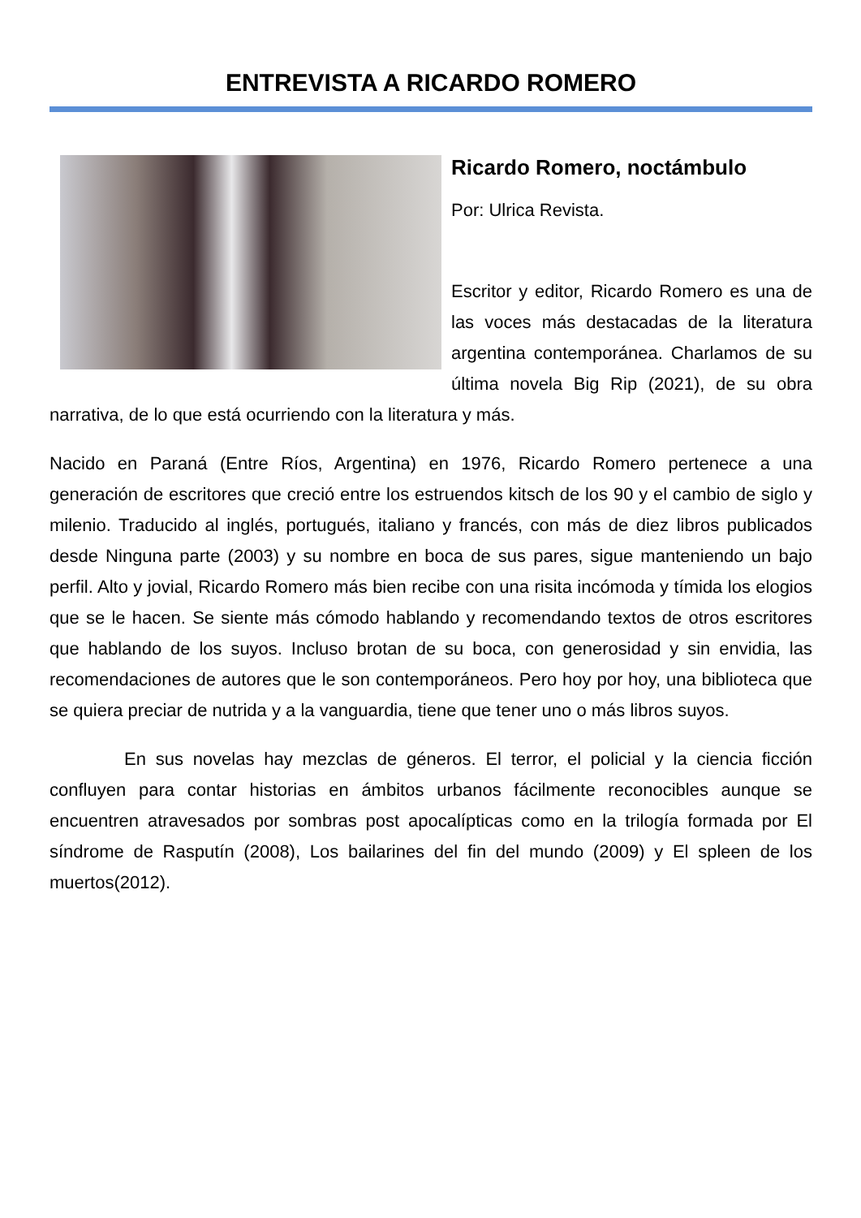ENTREVISTA A RICARDO ROMERO
Ricardo Romero, noctámbulo
Por: Ulrica Revista.
Escritor y editor, Ricardo Romero es una de las voces más destacadas de la literatura argentina contemporánea. Charlamos de su última novela Big Rip (2021), de su obra narrativa, de lo que está ocurriendo con la literatura y más.
Nacido en Paraná (Entre Ríos, Argentina) en 1976, Ricardo Romero pertenece a una generación de escritores que creció entre los estruendos kitsch de los 90 y el cambio de siglo y milenio. Traducido al inglés, portugués, italiano y francés, con más de diez libros publicados desde Ninguna parte (2003) y su nombre en boca de sus pares, sigue manteniendo un bajo perfil. Alto y jovial, Ricardo Romero más bien recibe con una risita incómoda y tímida los elogios que se le hacen. Se siente más cómodo hablando y recomendando textos de otros escritores que hablando de los suyos. Incluso brotan de su boca, con generosidad y sin envidia, las recomendaciones de autores que le son contemporáneos. Pero hoy por hoy, una biblioteca que se quiera preciar de nutrida y a la vanguardia, tiene que tener uno o más libros suyos.
En sus novelas hay mezclas de géneros. El terror, el policial y la ciencia ficción confluyen para contar historias en ámbitos urbanos fácilmente reconocibles aunque se encuentren atravesados por sombras post apocalípticas como en la trilogía formada por El síndrome de Rasputín (2008), Los bailarines del fin del mundo (2009) y El spleen de los muertos(2012).